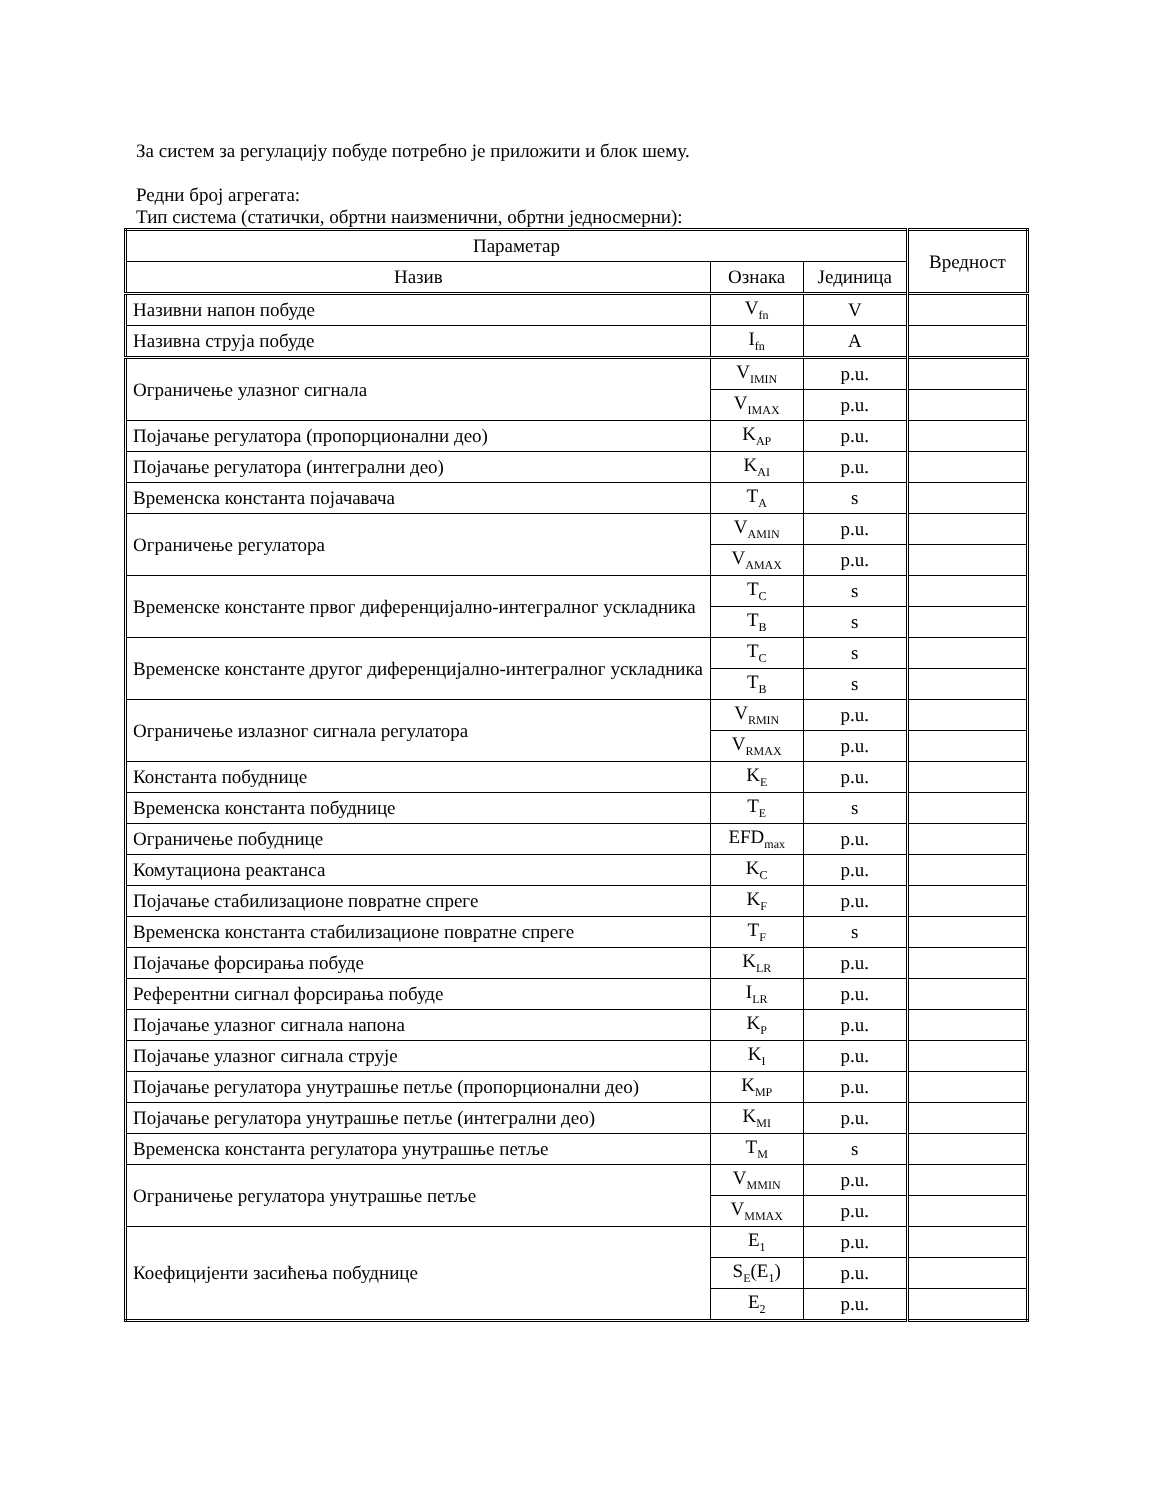За систем за регулацију побуде потребно је приложити и блок шему.
Редни број агрегата:
Тип система (статички, обртни наизменични, обртни једносмерни):
| Параметар | | | Вредност |
| --- | --- | --- | --- |
| Назив | Ознака | Јединица | |
| Називни напон побуде | V<sub>fn</sub> | V | |
| Називна струја побуде | I<sub>fn</sub> | A | |
| Ограничење улазног сигнала | V<sub>IMIN</sub> | p.u. | |
| | V<sub>IMAX</sub> | p.u. | |
| Појачање регулатора (пропорционални део) | K<sub>AP</sub> | p.u. | |
| Појачање регулатора (интегрални део) | K<sub>AI</sub> | p.u. | |
| Временска константа појачавача | T<sub>A</sub> | s | |
| Ограничење регулатора | V<sub>AMIN</sub> | p.u. | |
| | V<sub>AMAX</sub> | p.u. | |
| Временске константе првог диференцијално-интегралног ускладника | T<sub>C</sub> | s | |
| | T<sub>B</sub> | s | |
| Временске константе другог диференцијално-интегралног ускладника | T<sub>C</sub> | s | |
| | T<sub>B</sub> | s | |
| Ограничење излазног сигнала регулатора | V<sub>RMIN</sub> | p.u. | |
| | V<sub>RMAX</sub> | p.u. | |
| Константа побуднице | K<sub>E</sub> | p.u. | |
| Временска константа побуднице | T<sub>E</sub> | s | |
| Ограничење побуднице | EFD<sub>max</sub> | p.u. | |
| Комутациона реактанса | K<sub>C</sub> | p.u. | |
| Појачање стабилизационе повратне спреге | K<sub>F</sub> | p.u. | |
| Временска константа стабилизационе повратне спреге | T<sub>F</sub> | s | |
| Појачање форсирања побуде | K<sub>LR</sub> | p.u. | |
| Референтни сигнал форсирања побуде | I<sub>LR</sub> | p.u. | |
| Појачање улазног сигнала напона | K<sub>P</sub> | p.u. | |
| Појачање улазног сигнала струје | K<sub>I</sub> | p.u. | |
| Појачање регулатора унутрашње петље (пропорционални део) | K<sub>MP</sub> | p.u. | |
| Појачање регулатора унутрашње петље (интегрални део) | K<sub>MI</sub> | p.u. | |
| Временска константа регулатора унутрашње петље | T<sub>M</sub> | s | |
| Ограничење регулатора унутрашње петље | V<sub>MMIN</sub> | p.u. | |
| | V<sub>MMAX</sub> | p.u. | |
| Коефицијенти засићења побуднице | E<sub>1</sub> | p.u. | |
| | S<sub>E</sub>(E<sub>1</sub>) | p.u. | |
| | E<sub>2</sub> | p.u. | |